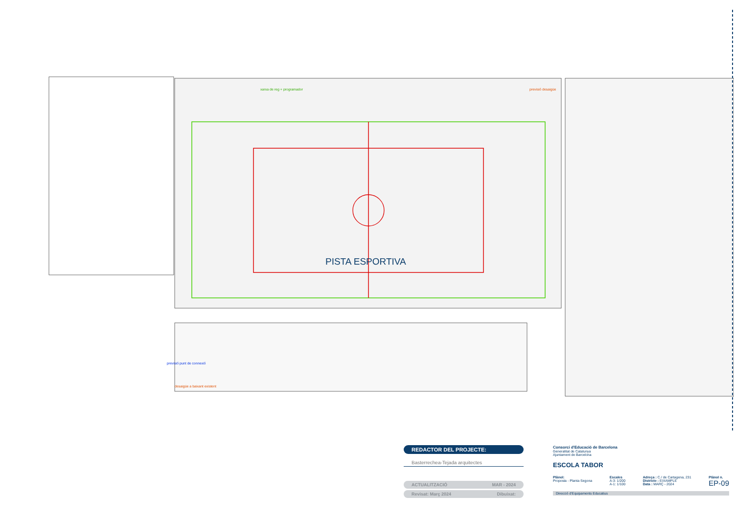PISTA ESPORTIVA
xarxa de reg + programador previsió desaigüe
previsió punt de connexió
desaigüe a baixant existent
REDACTOR DEL PROJECTE:
Basterrechea-Tejada arquitectes
ACTUALITZACIÓ MAR - 2024
Revisat: Març 2024 Dibuixat:
Consorci d'Educació de Barcelona
Generalitat de Catalunya
Ajuntament de Barcelona
ESCOLA TABOR
Plànol:
Proposta - Planta Segona
Escales
A-3: 1/200
A-1: 1/100
Adreça : C./ de Cartagena, 231
Districte : EIXAMPLE
Data : MARÇ - 2024
Plànol n.
EP-09
Direcció d'Equipaments Educatius